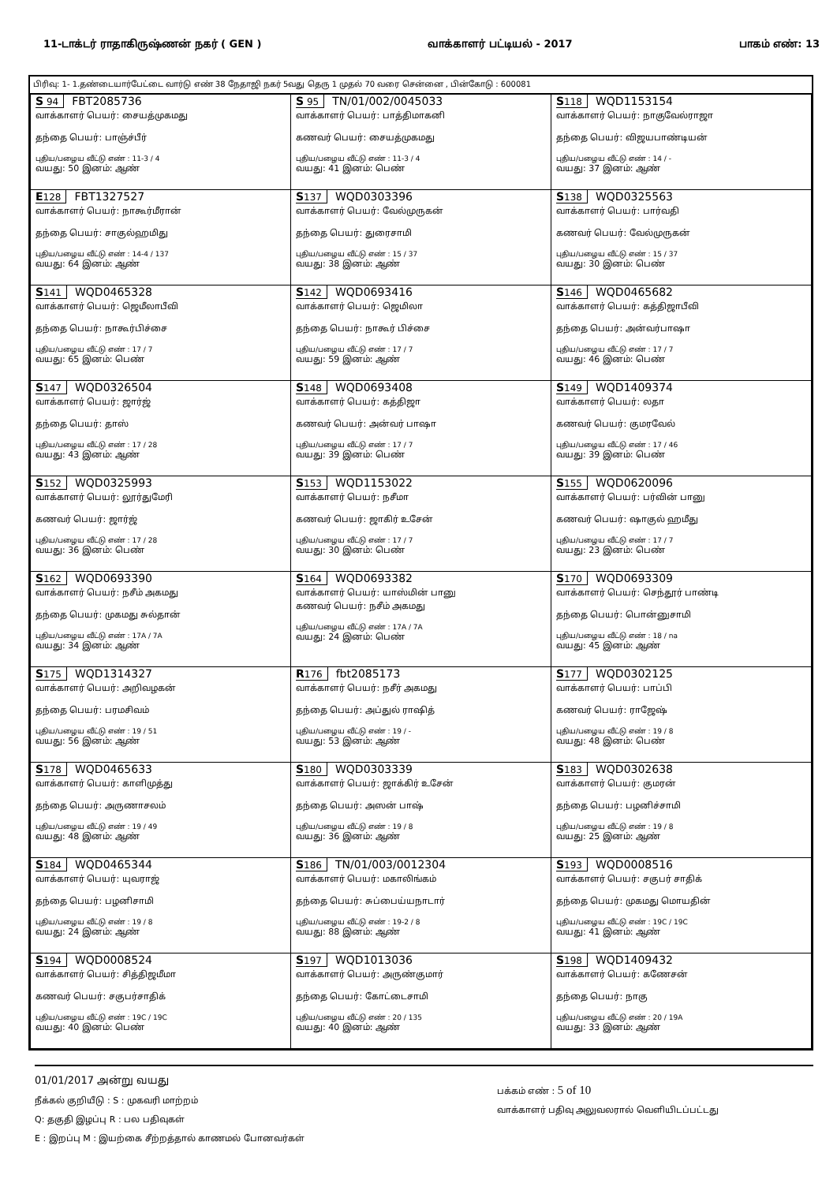11-டாக்டர் ராதாகிருஷ்ணன் நகர் ( GEN ) வாக்காளர் பட்டியல் - 2017 பாகம் எண்: 13
பிரிவு: 1- 1.தண்டையார்பேட்டை வார்டு எண் 38 நேதாஜி நகர் 5வது தெரு 1 முதல் 70 வரை சென்னை , பின்கோடு : 600081
| S 94 FBT2085736 வாக்காளர் பெயர்: சையத்முகமது தந்தை பெயர்: பாஞ்ச்பீர் புதிய/பழைய வீட்டு எண் : 11-3 / 4 வயது: 50 இனம்: ஆண் | S 95 TN/01/002/0045033 வாக்காளர் பெயர்: பாத்திமாகனி கணவர் பெயர்: சையத்முகமது புதிய/பழைய வீட்டு எண் : 11-3 / 4 வயது: 41 இனம்: பெண் | S 118 WQD1153154 வாக்காளர் பெயர்: நாகுவேல்ராஜா தந்தை பெயர்: விஜயபாண்டியன் புதிய/பழைய வீட்டு எண் : 14 / - வயது: 37 இனம்: ஆண் |
| E 128 FBT1327527 வாக்காளர் பெயர்: நாகூர்மீரான் தந்தை பெயர்: சாகுல்ஹமிது புதிய/பழைய வீட்டு எண் : 14-4 / 137 வயது: 64 இனம்: ஆண் | S 137 WQD0303396 வாக்காளர் பெயர்: வேல்முருகன் தந்தை பெயர்: துரைசாமி புதிய/பழைய வீட்டு எண் : 15 / 37 வயது: 38 இனம்: ஆண் | S 138 WQD0325563 வாக்காளர் பெயர்: பார்வதி கணவர் பெயர்: வேல்முருகன் புதிய/பழைய வீட்டு எண் : 15 / 37 வயது: 30 இனம்: பெண் |
| S 141 WQD0465328 வாக்காளர் பெயர்: ஜெமீலாபீவி தந்தை பெயர்: நாகூர்பிச்சை புதிய/பழைய வீட்டு எண் : 17 / 7 வயது: 65 இனம்: பெண் | S 142 WQD0693416 வாக்காளர் பெயர்: ஜெமிலா தந்தை பெயர்: நாகூர் பிச்சை புதிய/பழைய வீட்டு எண் : 17 / 7 வயது: 59 இனம்: ஆண் | S 146 WQD0465682 வாக்காளர் பெயர்: கத்திஜாபீவி தந்தை பெயர்: அன்வர்பாஷா புதிய/பழைய வீட்டு எண் : 17 / 7 வயது: 46 இனம்: பெண் |
| S 147 WQD0326504 வாக்காளர் பெயர்: ஜார்ஜ் தந்தை பெயர்: தாஸ் புதிய/பழைய வீட்டு எண் : 17 / 28 வயது: 43 இனம்: ஆண் | S 148 WQD0693408 வாக்காளர் பெயர்: கத்திஜா கணவர் பெயர்: அன்வர் பாஷா புதிய/பழைய வீட்டு எண் : 17 / 7 வயது: 39 இனம்: பெண் | S 149 WQD1409374 வாக்காளர் பெயர்: லதா கணவர் பெயர்: குமரவேல் புதிய/பழைய வீட்டு எண் : 17 / 46 வயது: 39 இனம்: பெண் |
| S 152 WQD0325993 வாக்காளர் பெயர்: லூர்துமேரி கணவர் பெயர்: ஜார்ஜ் புதிய/பழைய வீட்டு எண் : 17 / 28 வயது: 36 இனம்: பெண் | S 153 WQD1153022 வாக்காளர் பெயர்: நசீமா கணவர் பெயர்: ஜாகிர் உசேன் புதிய/பழைய வீட்டு எண் : 17 / 7 வயது: 30 இனம்: பெண் | S 155 WQD0620096 வாக்காளர் பெயர்: பர்வின் பானு கணவர் பெயர்: ஷாகுல் ஹமீது புதிய/பழைய வீட்டு எண் : 17 / 7 வயது: 23 இனம்: பெண் |
| S 162 WQD0693390 வாக்காளர் பெயர்: நசீம் அகமது தந்தை பெயர்: முகமது சுல்தான் புதிய/பழைய வீட்டு எண் : 17A / 7A வயது: 34 இனம்: ஆண் | S 164 WQD0693382 வாக்காளர் பெயர்: யாஸ்மின் பானு கணவர் பெயர்: நசீம் அகமது புதிய/பழைய வீட்டு எண் : 17A / 7A வயது: 24 இனம்: பெண் | S 170 WQD0693309 வாக்காளர் பெயர்: செந்தூர் பாண்டி தந்தை பெயர்: பொன்னுசாமி புதிய/பழைய வீட்டு எண் : 18 / na வயது: 45 இனம்: ஆண் |
| S 175 WQD1314327 வாக்காளர் பெயர்: அறிவழகன் தந்தை பெயர்: பரமசிவம் புதிய/பழைய வீட்டு எண் : 19 / 51 வயது: 56 இனம்: ஆண் | R 176 fbt2085173 வாக்காளர் பெயர்: நசீர் அகமது தந்தை பெயர்: அப்துல் ராஷித் புதிய/பழைய வீட்டு எண் : 19 / - வயது: 53 இனம்: ஆண் | S 177 WQD0302125 வாக்காளர் பெயர்: பாப்பி கணவர் பெயர்: ராஜேஷ் புதிய/பழைய வீட்டு எண் : 19 / 8 வயது: 48 இனம்: பெண் |
| S 178 WQD0465633 வாக்காளர் பெயர்: காளிமுத்து தந்தை பெயர்: அருணாசலம் புதிய/பழைய வீட்டு எண் : 19 / 49 வயது: 48 இனம்: ஆண் | S 180 WQD0303339 வாக்காளர் பெயர்: ஜாக்கிர் உசேன் தந்தை பெயர்: அஸன் பாஷ் புதிய/பழைய வீட்டு எண் : 19 / 8 வயது: 36 இனம்: ஆண் | S 183 WQD0302638 வாக்காளர் பெயர்: குமரன் தந்தை பெயர்: பழனிச்சாமி புதிய/பழைய வீட்டு எண் : 19 / 8 வயது: 25 இனம்: ஆண் |
| S 184 WQD0465344 வாக்காளர் பெயர்: யுவராஜ் தந்தை பெயர்: பழனிசாமி புதிய/பழைய வீட்டு எண் : 19 / 8 வயது: 24 இனம்: ஆண் | S 186 TN/01/003/0012304 வாக்காளர் பெயர்: மகாலிங்கம் தந்தை பெயர்: சுப்பைய்யநாடார் புதிய/பழைய வீட்டு எண் : 19-2 / 8 வயது: 88 இனம்: ஆண் | S 193 WQD0008516 வாக்காளர் பெயர்: சகுபர் சாதிக் தந்தை பெயர்: முகமது மொயதின் புதிய/பழைய வீட்டு எண் : 19C / 19C வயது: 41 இனம்: ஆண் |
| S 194 WQD0008524 வாக்காளர் பெயர்: சித்திஜமீமா கணவர் பெயர்: சகுபர்சாதிக் புதிய/பழைய வீட்டு எண் : 19C / 19C வயது: 40 இனம்: பெண் | S 197 WQD1013036 வாக்காளர் பெயர்: அருண்குமார் தந்தை பெயர்: கோட்டைசாமி புதிய/பழைய வீட்டு எண் : 20 / 135 வயது: 40 இனம்: ஆண் | S 198 WQD1409432 வாக்காளர் பெயர்: கணேசன் தந்தை பெயர்: நாகு புதிய/பழைய வீட்டு எண் : 20 / 19A வயது: 33 இனம்: ஆண் |
01/01/2017 அன்று வயது
நீக்கல் குறியீடு : S : முகவரி மாற்றம்
Q: தகுதி இழப்பு R : பல பதிவுகள்
E : இறப்பு M : இயற்கை சீற்றத்தால் காணமல் போனவர்கள்
பக்கம் எண் : 5 of 10
வாக்காளர் பதிவு அலுவலரால் வெளியிடப்பட்டது